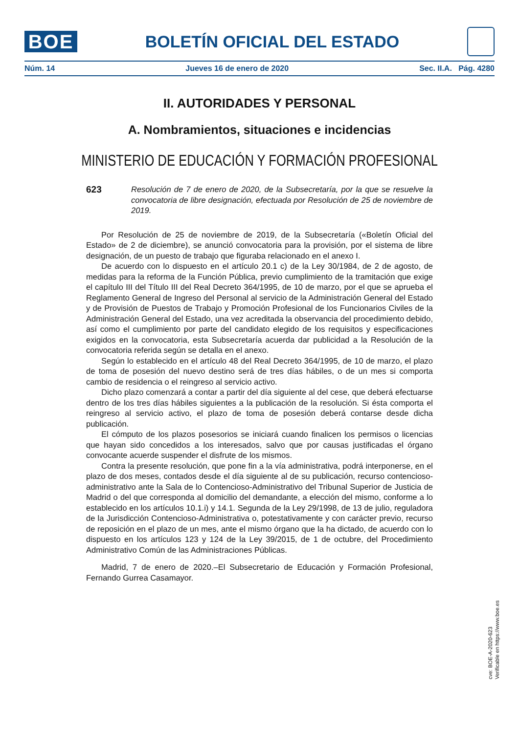BOE
BOLETÍN OFICIAL DEL ESTADO
Núm. 14 Jueves 16 de enero de 2020 Sec. II.A. Pág. 4280
II. AUTORIDADES Y PERSONAL
A. Nombramientos, situaciones e incidencias
MINISTERIO DE EDUCACIÓN Y FORMACIÓN PROFESIONAL
623 Resolución de 7 de enero de 2020, de la Subsecretaría, por la que se resuelve la convocatoria de libre designación, efectuada por Resolución de 25 de noviembre de 2019.
Por Resolución de 25 de noviembre de 2019, de la Subsecretaría («Boletín Oficial del Estado» de 2 de diciembre), se anunció convocatoria para la provisión, por el sistema de libre designación, de un puesto de trabajo que figuraba relacionado en el anexo I.
De acuerdo con lo dispuesto en el artículo 20.1 c) de la Ley 30/1984, de 2 de agosto, de medidas para la reforma de la Función Pública, previo cumplimiento de la tramitación que exige el capítulo III del Título III del Real Decreto 364/1995, de 10 de marzo, por el que se aprueba el Reglamento General de Ingreso del Personal al servicio de la Administración General del Estado y de Provisión de Puestos de Trabajo y Promoción Profesional de los Funcionarios Civiles de la Administración General del Estado, una vez acreditada la observancia del procedimiento debido, así como el cumplimiento por parte del candidato elegido de los requisitos y especificaciones exigidos en la convocatoria, esta Subsecretaría acuerda dar publicidad a la Resolución de la convocatoria referida según se detalla en el anexo.
Según lo establecido en el artículo 48 del Real Decreto 364/1995, de 10 de marzo, el plazo de toma de posesión del nuevo destino será de tres días hábiles, o de un mes si comporta cambio de residencia o el reingreso al servicio activo.
Dicho plazo comenzará a contar a partir del día siguiente al del cese, que deberá efectuarse dentro de los tres días hábiles siguientes a la publicación de la resolución. Si ésta comporta el reingreso al servicio activo, el plazo de toma de posesión deberá contarse desde dicha publicación.
El cómputo de los plazos posesorios se iniciará cuando finalicen los permisos o licencias que hayan sido concedidos a los interesados, salvo que por causas justificadas el órgano convocante acuerde suspender el disfrute de los mismos.
Contra la presente resolución, que pone fin a la vía administrativa, podrá interponerse, en el plazo de dos meses, contados desde el día siguiente al de su publicación, recurso contencioso-administrativo ante la Sala de lo Contencioso-Administrativo del Tribunal Superior de Justicia de Madrid o del que corresponda al domicilio del demandante, a elección del mismo, conforme a lo establecido en los artículos 10.1.i) y 14.1. Segunda de la Ley 29/1998, de 13 de julio, reguladora de la Jurisdicción Contencioso-Administrativa o, potestativamente y con carácter previo, recurso de reposición en el plazo de un mes, ante el mismo órgano que la ha dictado, de acuerdo con lo dispuesto en los artículos 123 y 124 de la Ley 39/2015, de 1 de octubre, del Procedimiento Administrativo Común de las Administraciones Públicas.
Madrid, 7 de enero de 2020.–El Subsecretario de Educación y Formación Profesional, Fernando Gurrea Casamayor.
cve: BOE-A-2020-623
Verificable en https://www.boe.es